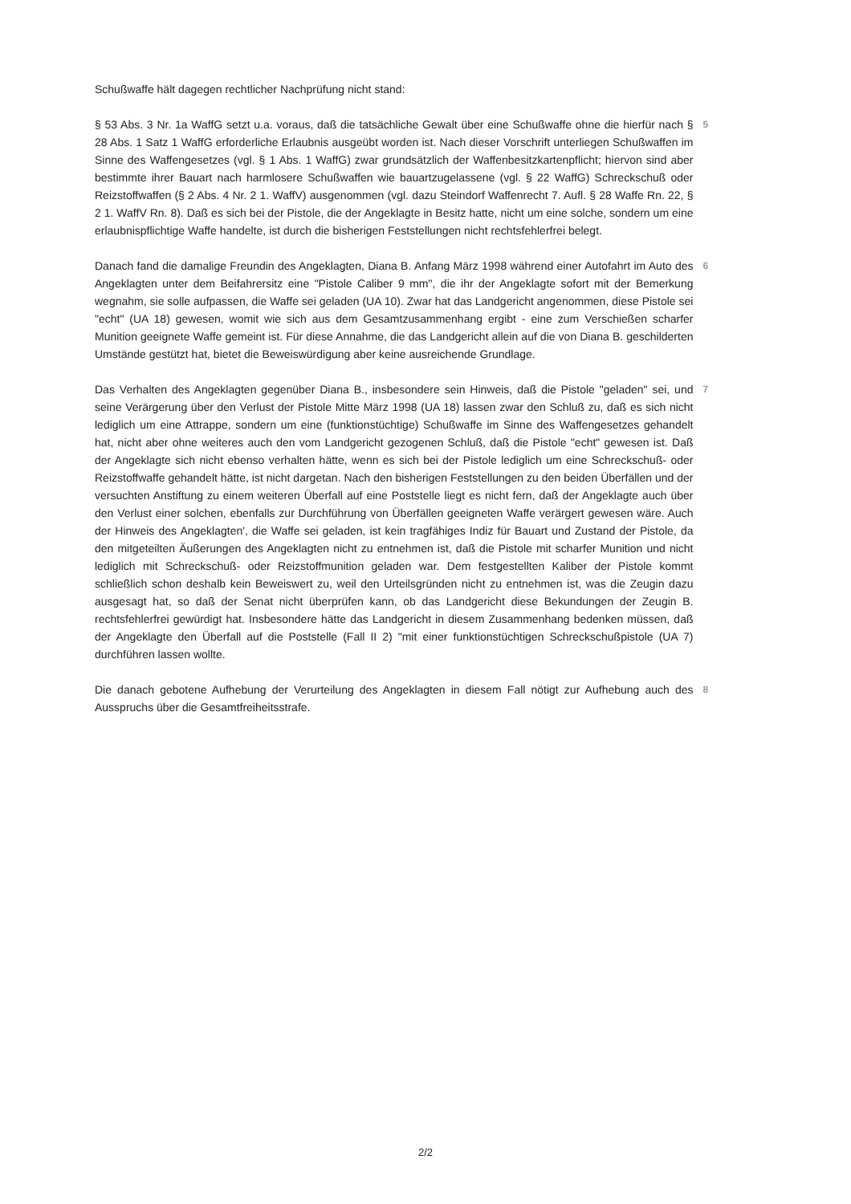Schußwaffe hält dagegen rechtlicher Nachprüfung nicht stand:
§ 53 Abs. 3 Nr. 1a WaffG setzt u.a. voraus, daß die tatsächliche Gewalt über eine Schußwaffe ohne die hierfür nach § 28 Abs. 1 Satz 1 WaffG erforderliche Erlaubnis ausgeübt worden ist. Nach dieser Vorschrift unterliegen Schußwaffen im Sinne des Waffengesetzes (vgl. § 1 Abs. 1 WaffG) zwar grundsätzlich der Waffenbesitzkartenpflicht; hiervon sind aber bestimmte ihrer Bauart nach harmlosere Schußwaffen wie bauartzugelassene (vgl. § 22 WaffG) Schreckschuß oder Reizstoffwaffen (§ 2 Abs. 4 Nr. 2 1. WaffV) ausgenommen (vgl. dazu Steindorf Waffenrecht 7. Aufl. § 28 Waffe Rn. 22, § 2 1. WaffV Rn. 8). Daß es sich bei der Pistole, die der Angeklagte in Besitz hatte, nicht um eine solche, sondern um eine erlaubnispflichtige Waffe handelte, ist durch die bisherigen Feststellungen nicht rechtsfehlerfrei belegt.
5
Danach fand die damalige Freundin des Angeklagten, Diana B. Anfang März 1998 während einer Autofahrt im Auto des Angeklagten unter dem Beifahrersitz eine "Pistole Caliber 9 mm", die ihr der Angeklagte sofort mit der Bemerkung wegnahm, sie solle aufpassen, die Waffe sei geladen (UA 10). Zwar hat das Landgericht angenommen, diese Pistole sei "echt" (UA 18) gewesen, womit wie sich aus dem Gesamtzusammenhang ergibt - eine zum Verschießen scharfer Munition geeignete Waffe gemeint ist. Für diese Annahme, die das Landgericht allein auf die von Diana B. geschilderten Umstände gestützt hat, bietet die Beweiswürdigung aber keine ausreichende Grundlage.
6
Das Verhalten des Angeklagten gegenüber Diana B., insbesondere sein Hinweis, daß die Pistole "geladen" sei, und seine Verärgerung über den Verlust der Pistole Mitte März 1998 (UA 18) lassen zwar den Schluß zu, daß es sich nicht lediglich um eine Attrappe, sondern um eine (funktionstüchtige) Schußwaffe im Sinne des Waffengesetzes gehandelt hat, nicht aber ohne weiteres auch den vom Landgericht gezogenen Schluß, daß die Pistole "echt" gewesen ist. Daß der Angeklagte sich nicht ebenso verhalten hätte, wenn es sich bei der Pistole lediglich um eine Schreckschuß- oder Reizstoffwaffe gehandelt hätte, ist nicht dargetan. Nach den bisherigen Feststellungen zu den beiden Überfällen und der versuchten Anstiftung zu einem weiteren Überfall auf eine Poststelle liegt es nicht fern, daß der Angeklagte auch über den Verlust einer solchen, ebenfalls zur Durchführung von Überfällen geeigneten Waffe verärgert gewesen wäre. Auch der Hinweis des Angeklagten', die Waffe sei geladen, ist kein tragfähiges Indiz für Bauart und Zustand der Pistole, da den mitgeteilten Äußerungen des Angeklagten nicht zu entnehmen ist, daß die Pistole mit scharfer Munition und nicht lediglich mit Schreckschuß- oder Reizstoffmunition geladen war. Dem festgestellten Kaliber der Pistole kommt schließlich schon deshalb kein Beweiswert zu, weil den Urteilsgründen nicht zu entnehmen ist, was die Zeugin dazu ausgesagt hat, so daß der Senat nicht überprüfen kann, ob das Landgericht diese Bekundungen der Zeugin B. rechtsfehlerfrei gewürdigt hat. Insbesondere hätte das Landgericht in diesem Zusammenhang bedenken müssen, daß der Angeklagte den Überfall auf die Poststelle (Fall II 2) "mit einer funktionstüchtigen Schreckschußpistole (UA 7) durchführen lassen wollte.
7
Die danach gebotene Aufhebung der Verurteilung des Angeklagten in diesem Fall nötigt zur Aufhebung auch des Ausspruchs über die Gesamtfreiheitsstrafe.
8
2/2